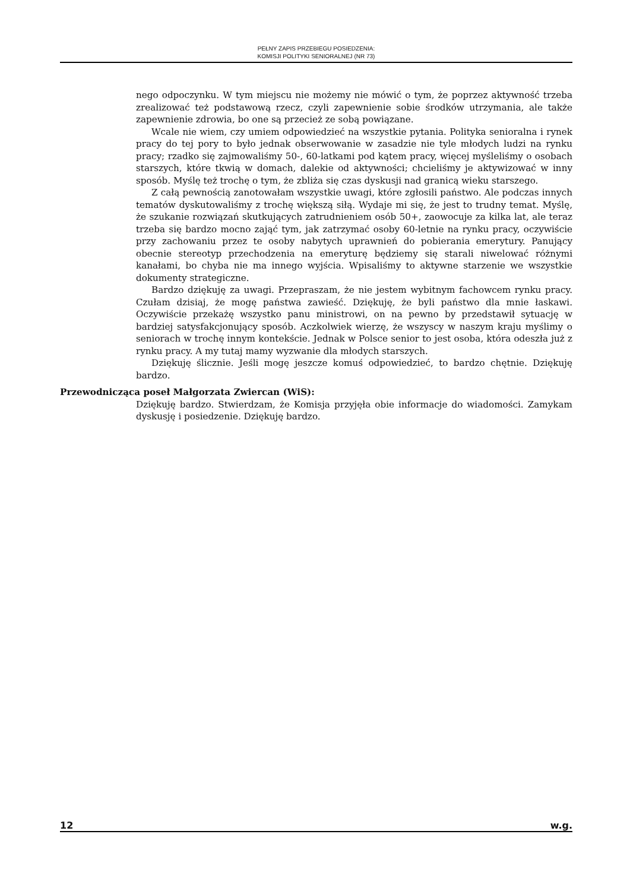PEŁNY ZAPIS PRZEBIEGU POSIEDZENIA:
KOMISJI POLITYKI SENIORALNEJ (NR 73)
nego odpoczynku. W tym miejscu nie możemy nie mówić o tym, że poprzez aktywność trzeba zrealizować też podstawową rzecz, czyli zapewnienie sobie środków utrzymania, ale także zapewnienie zdrowia, bo one są przecież ze sobą powiązane.
Wcale nie wiem, czy umiem odpowiedzieć na wszystkie pytania. Polityka senioralna i rynek pracy do tej pory to było jednak obserwowanie w zasadzie nie tyle młodych ludzi na rynku pracy; rzadko się zajmowaliśmy 50-, 60-latkami pod kątem pracy, więcej myśleliśmy o osobach starszych, które tkwią w domach, dalekie od aktywności; chcieliśmy je aktywizować w inny sposób. Myślę też trochę o tym, że zbliża się czas dyskusji nad granicą wieku starszego.
Z całą pewnością zanotowałam wszystkie uwagi, które zgłosili państwo. Ale podczas innych tematów dyskutowaliśmy z trochę większą siłą. Wydaje mi się, że jest to trudny temat. Myślę, że szukanie rozwiązań skutkujących zatrudnieniem osób 50+, zaowocuje za kilka lat, ale teraz trzeba się bardzo mocno zająć tym, jak zatrzymać osoby 60-letnie na rynku pracy, oczywiście przy zachowaniu przez te osoby nabytych uprawnień do pobierania emerytury. Panujący obecnie stereotyp przechodzenia na emeryturę będziemy się starali niwelować różnymi kanałami, bo chyba nie ma innego wyjścia. Wpisaliśmy to aktywne starzenie we wszystkie dokumenty strategiczne.
Bardzo dziękuję za uwagi. Przepraszam, że nie jestem wybitnym fachowcem rynku pracy. Czułam dzisiaj, że mogę państwa zawieść. Dziękuję, że byli państwo dla mnie łaskawi. Oczywiście przekażę wszystko panu ministrowi, on na pewno by przedstawił sytuację w bardziej satysfakcjonujący sposób. Aczkolwiek wierzę, że wszyscy w naszym kraju myślimy o seniorach w trochę innym kontekście. Jednak w Polsce senior to jest osoba, która odeszła już z rynku pracy. A my tutaj mamy wyzwanie dla młodych starszych.
Dziękuję ślicznie. Jeśli mogę jeszcze komuś odpowiedzieć, to bardzo chętnie. Dziękuję bardzo.
Przewodnicząca poseł Małgorzata Zwiercan (WiS):
Dziękuję bardzo. Stwierdzam, że Komisja przyjęła obie informacje do wiadomości. Zamykam dyskusję i posiedzenie. Dziękuję bardzo.
12 w.g.